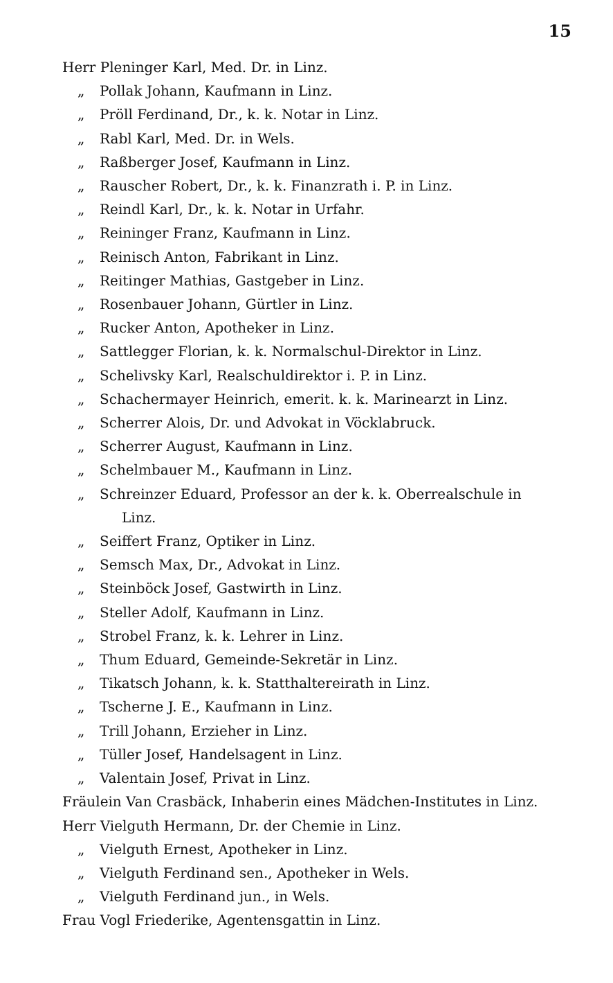15
Herr Pleninger Karl, Med. Dr. in Linz.
„ Pollak Johann, Kaufmann in Linz.
„ Pröll Ferdinand, Dr., k. k. Notar in Linz.
„ Rabl Karl, Med. Dr. in Wels.
„ Raßberger Josef, Kaufmann in Linz.
„ Rauscher Robert, Dr., k. k. Finanzrath i. P. in Linz.
„ Reindl Karl, Dr., k. k. Notar in Urfahr.
„ Reininger Franz, Kaufmann in Linz.
„ Reinisch Anton, Fabrikant in Linz.
„ Reitinger Mathias, Gastgeber in Linz.
„ Rosenbauer Johann, Gürtler in Linz.
„ Rucker Anton, Apotheker in Linz.
„ Sattlegger Florian, k. k. Normalschul-Direktor in Linz.
„ Schelivsky Karl, Realschuldirektor i. P. in Linz.
„ Schachermayer Heinrich, emerit. k. k. Marinearzt in Linz.
„ Scherrer Alois, Dr. und Advokat in Vöcklabruck.
„ Scherrer August, Kaufmann in Linz.
„ Schelmbauer M., Kaufmann in Linz.
„ Schreinzer Eduard, Professor an der k. k. Oberrealschule in
Linz.
„ Seiffert Franz, Optiker in Linz.
„ Semsch Max, Dr., Advokat in Linz.
„ Steinböck Josef, Gastwirth in Linz.
„ Steller Adolf, Kaufmann in Linz.
„ Strobel Franz, k. k. Lehrer in Linz.
„ Thum Eduard, Gemeinde-Sekretär in Linz.
„ Tikatsch Johann, k. k. Statthaltereirath in Linz.
„ Tscherne J. E., Kaufmann in Linz.
„ Trill Johann, Erzieher in Linz.
„ Tüller Josef, Handelsagent in Linz.
„ Valentain Josef, Privat in Linz.
Fräulein Van Crasbäck, Inhaberin eines Mädchen-Institutes in Linz.
Herr Vielguth Hermann, Dr. der Chemie in Linz.
„ Vielguth Ernest, Apotheker in Linz.
„ Vielguth Ferdinand sen., Apotheker in Wels.
„ Vielguth Ferdinand jun., in Wels.
Frau Vogl Friederike, Agentensgattin in Linz.